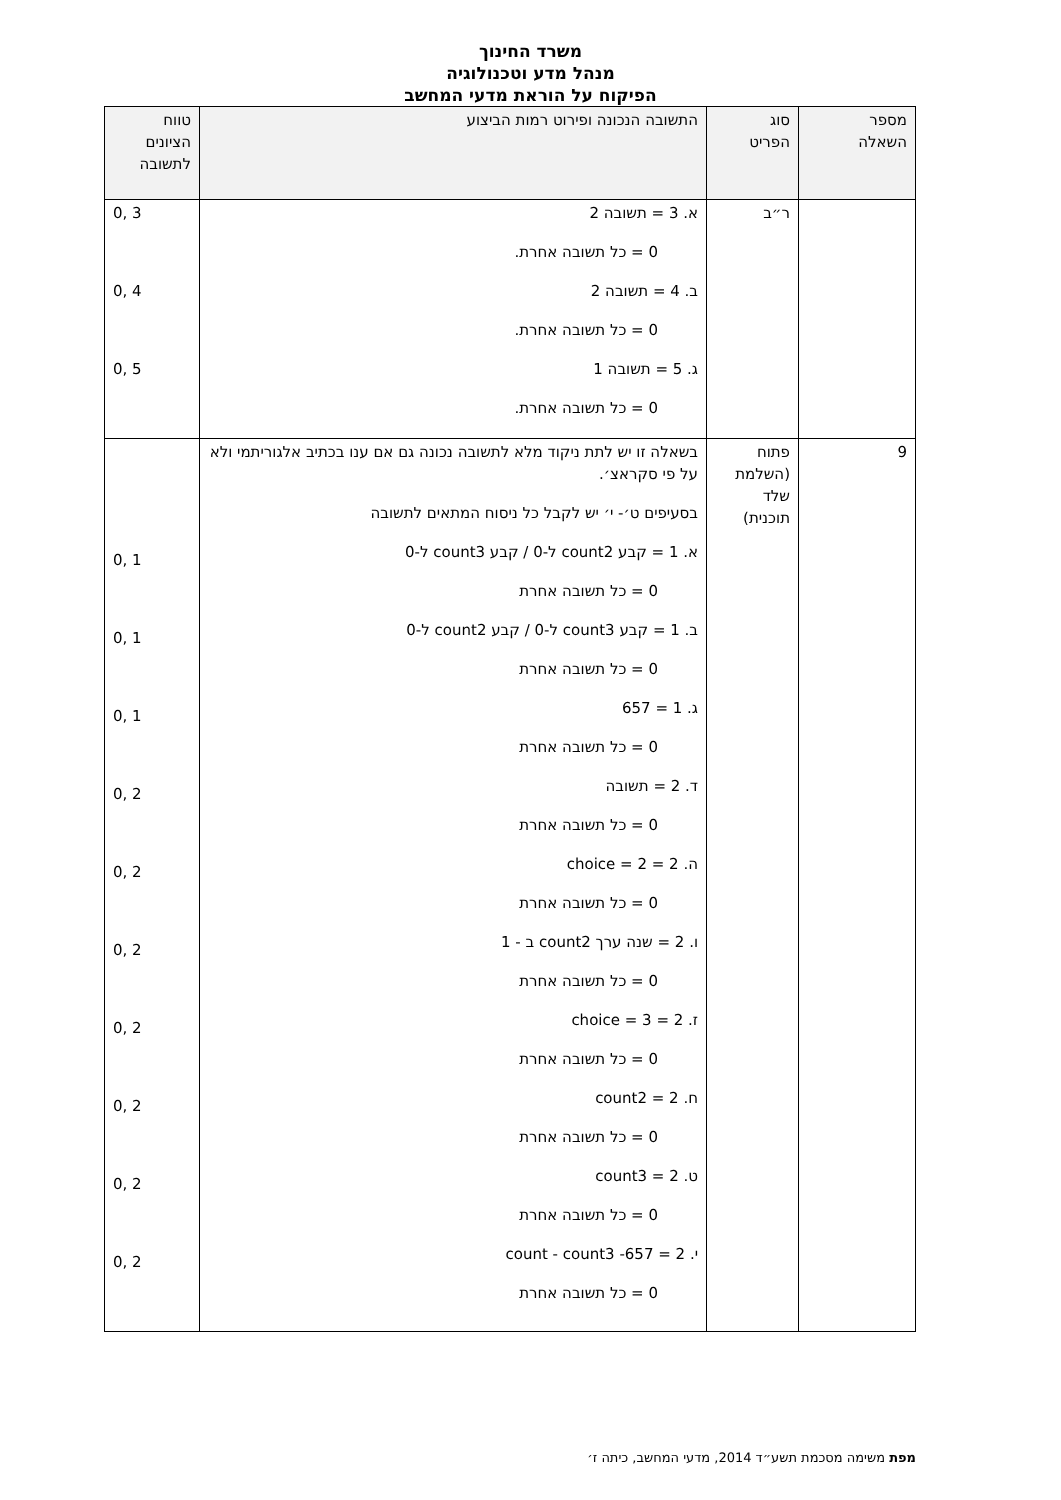משרד החינוך
מנהל מדע וטכנולוגיה
הפיקוח על הוראת מדעי המחשב
| מספר השאלה | סוג הפריט | התשובה הנכונה ופירוט רמות הביצוע | טווח הציונים לתשובה |
| --- | --- | --- | --- |
| | ר״ב | א. 3 = תשובה 2 0 = כל תשובה אחרת. ב. 4 = תשובה 2 0 = כל תשובה אחרת. ג. 5 = תשובה 1 0 = כל תשובה אחרת. | 3 ,0 4 ,0 5 ,0 |
| 9 | פתוח (השלמת שלד תוכנית) | בשאלה זו יש לתת ניקוד מלא לתשובה נכונה גם אם ענו בכתיב אלגוריתמי ולא על פי סקראצ׳. בסעיפים ט׳- י׳ יש לקבל כל ניסוח המתאים לתשובה א. 1 = קבע count2 ל-0 / קבע count3 ל-0 0 = כל תשובה אחרת ב. 1 = קבע count3 ל-0 / קבע count2 ל-0 0 = כל תשובה אחרת ג. 1 = 657 0 = כל תשובה אחרת ד. 2 = תשובה 0 = כל תשובה אחרת ה. 2 = choice = 2 0 = כל תשובה אחרת ו. 2 = שנה ערך count2 ב - 1 0 = כל תשובה אחרת ז. 2 = choice = 3 0 = כל תשובה אחרת ח. 2 = count2 0 = כל תשובה אחרת ט. 2 = count3 0 = כל תשובה אחרת י. 2 = 657- count - count3 0 = כל תשובה אחרת | 1 ,0 1 ,0 1 ,0 2 ,0 2 ,0 2 ,0 2 ,0 2 ,0 2 ,0 2 ,0 |
מפת משימה מסכמת תשע״ד 2014, מדעי המחשב, כיתה ז׳